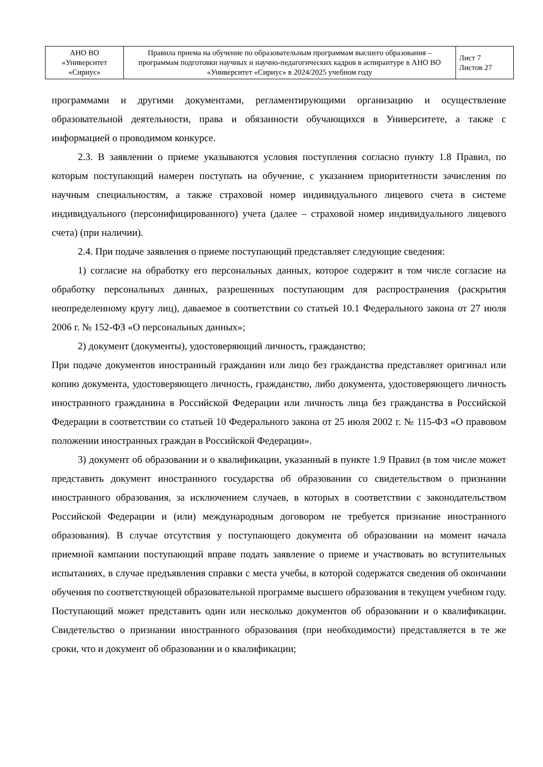| АНО ВО «Университет «Сириус» | Правила приема на обучение по образовательным программам высшего образования – программам подготовки научных и научно-педагогических кадров в аспирантуре в АНО ВО «Университет «Сириус» в 2024/2025 учебном году | Лист 7 Листов 27 |
программами и другими документами, регламентирующими организацию и осуществление образовательной деятельности, права и обязанности обучающихся в Университете, а также с информацией о проводимом конкурсе.
2.3. В заявлении о приеме указываются условия поступления согласно пункту 1.8 Правил, по которым поступающий намерен поступать на обучение, с указанием приоритетности зачисления по научным специальностям, а также страховой номер индивидуального лицевого счета в системе индивидуального (персонифицированного) учета (далее – страховой номер индивидуального лицевого счета) (при наличии).
2.4. При подаче заявления о приеме поступающий представляет следующие сведения:
1) согласие на обработку его персональных данных, которое содержит в том числе согласие на обработку персональных данных, разрешенных поступающим для распространения (раскрытия неопределенному кругу лиц), даваемое в соответствии со статьей 10.1 Федерального закона от 27 июля 2006 г. № 152-ФЗ «О персональных данных»;
2) документ (документы), удостоверяющий личность, гражданство;
При подаче документов иностранный гражданин или лицо без гражданства представляет оригинал или копию документа, удостоверяющего личность, гражданство, либо документа, удостоверяющего личность иностранного гражданина в Российской Федерации или личность лица без гражданства в Российской Федерации в соответствии со статьей 10 Федерального закона от 25 июля 2002 г. № 115-ФЗ «О правовом положении иностранных граждан в Российской Федерации».
3) документ об образовании и о квалификации, указанный в пункте 1.9 Правил (в том числе может представить документ иностранного государства об образовании со свидетельством о признании иностранного образования, за исключением случаев, в которых в соответствии с законодательством Российской Федерации и (или) международным договором не требуется признание иностранного образования). В случае отсутствия у поступающего документа об образовании на момент начала приемной кампании поступающий вправе подать заявление о приеме и участвовать во вступительных испытаниях, в случае предъявления справки с места учебы, в которой содержатся сведения об окончании обучения по соответствующей образовательной программе высшего образования в текущем учебном году. Поступающий может представить один или несколько документов об образовании и о квалификации. Свидетельство о признании иностранного образования (при необходимости) представляется в те же сроки, что и документ об образовании и о квалификации;